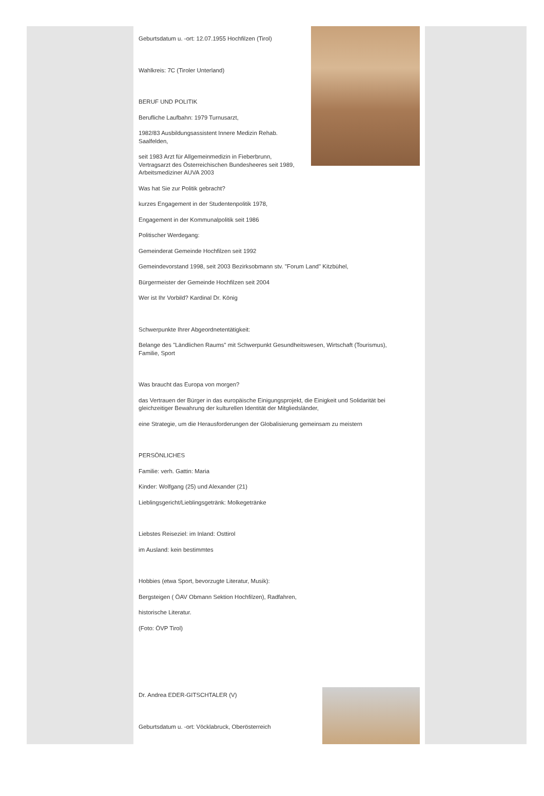Geburtsdatum u. -ort: 12.07.1955 Hochfilzen (Tirol)
Wahlkreis: 7C (Tiroler Unterland)
BERUF UND POLITIK
Berufliche Laufbahn: 1979 Turnusarzt,
1982/83 Ausbildungsassistent Innere Medizin Rehab.
Saalfelden,
seit 1983 Arzt für Allgemeinmedizin in Fieberbrunn,
Vertragsarzt des Österreichischen Bundesheeres seit 1989,
Arbeitsmediziner AUVA 2003
Was hat Sie zur Politik gebracht?
kurzes Engagement in der Studentenpolitik 1978,
Engagement in der Kommunalpolitik seit 1986
Politischer Werdegang:
Gemeinderat Gemeinde Hochfilzen seit 1992
Gemeindevorstand 1998, seit 2003 Bezirksobmann stv. "Forum Land" Kitzbühel,
Bürgermeister der Gemeinde Hochfilzen seit 2004
Wer ist Ihr Vorbild? Kardinal Dr. König
Schwerpunkte Ihrer Abgeordnetentätigkeit:
Belange des "Ländlichen Raums" mit Schwerpunkt Gesundheitswesen, Wirtschaft (Tourismus),
Familie, Sport
Was braucht das Europa von morgen?
das Vertrauen der Bürger in das europäische Einigungsprojekt, die Einigkeit und Solidarität bei
gleichzeitiger Bewahrung der kulturellen Identität der Mitgliedsländer,
eine Strategie, um die Herausforderungen der Globalisierung gemeinsam zu meistern
PERSÖNLICHES
Familie: verh. Gattin: Maria
Kinder: Wolfgang (25) und Alexander (21)
Lieblingsgericht/Lieblingsgetränk: Molkegetränke
Liebstes Reiseziel: im Inland: Osttirol
im Ausland: kein bestimmtes
Hobbies (etwa Sport, bevorzugte Literatur, Musik):
Bergsteigen ( ÖAV Obmann Sektion Hochfilzen), Radfahren,
historische Literatur.
(Foto: ÖVP Tirol)
Dr. Andrea EDER-GITSCHTALER (V)
Geburtsdatum u. -ort: Vöcklabruck, Oberösterreich